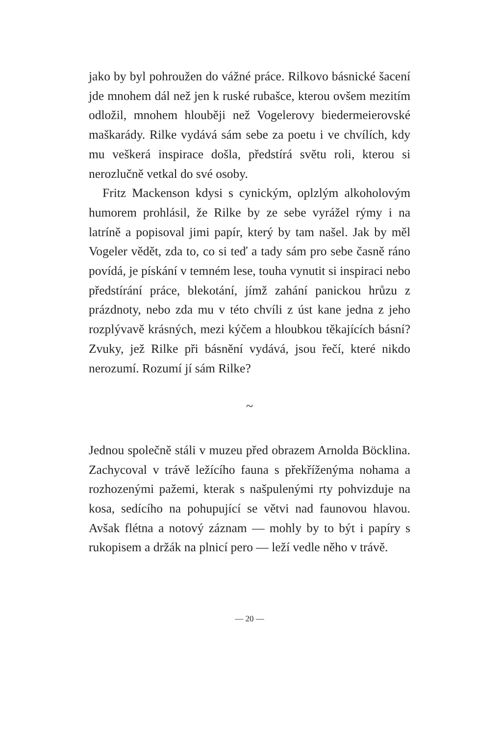jako by byl pohroužen do vážné práce. Rilkovo básnické šacení jde mnohem dál než jen k ruské rubašce, kterou ovšem mezitím odložil, mnohem hlouběji než Vogelerovy biedermeierovské maškarády. Rilke vydává sám sebe za poetu i ve chvílích, kdy mu veškerá inspirace došla, předstírá světu roli, kterou si nerozlučně vetkal do své osoby.
Fritz Mackenson kdysi s cynickým, oplzlým alkoholovým humorem prohlásil, že Rilke by ze sebe vyrážel rýmy i na latríně a popisoval jimi papír, který by tam našel. Jak by měl Vogeler vědět, zda to, co si teď a tady sám pro sebe časně ráno povídá, je pískání v temném lese, touha vynutit si inspiraci nebo předstírání práce, blekotání, jímž zahání panickou hrůzu z prázdnoty, nebo zda mu v této chvíli z úst kane jedna z jeho rozplývavě krásných, mezi kýčem a hloubkou těkajících básní? Zvuky, jež Rilke při básnění vydává, jsou řečí, které nikdo nerozumí. Rozumí jí sám Rilke?
~
Jednou společně stáli v muzeu před obrazem Arnolda Böcklina. Zachycoval v trávě ležícího fauna s překříženýma nohama a rozhozenými pažemi, kterak s našpulenými rty pohvizduje na kosa, sedícího na pohupující se větvi nad faunovou hlavou. Avšak flétna a notový záznam — mohly by to být i papíry s rukopisem a držák na plnicí pero — leží vedle něho v trávě.
— 20 —